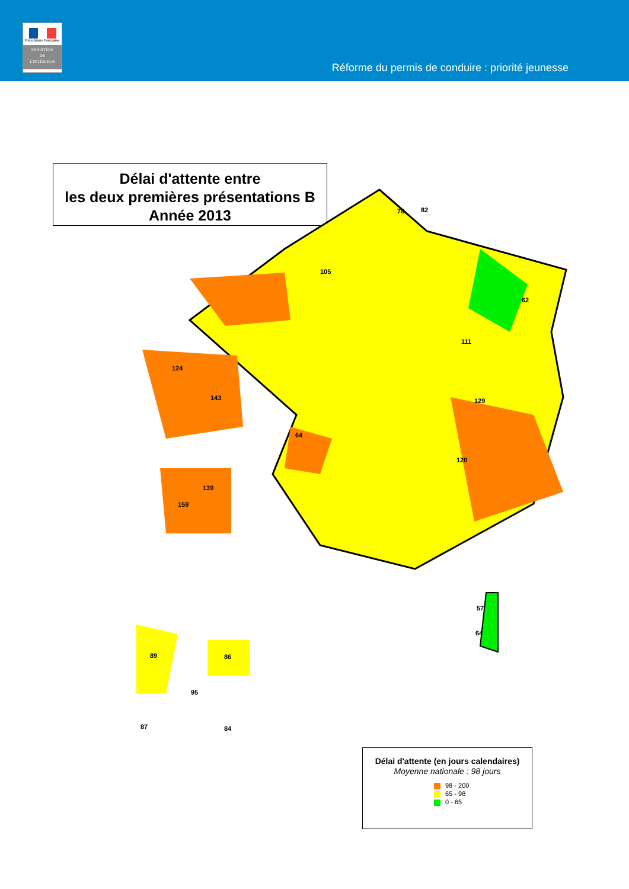République Française
MINISTÈRE
DE
L'INTÉRIEUR
Réforme du permis de conduire : priorité jeunesse
Délai d'attente entre
les deux premières présentations B
Année 2013
78
82
105
62
111
64
129
120
124
143
139
159
89
86
95
87
84
57
64
Délai d'attente (en jours calendaires)
Moyenne nationale : 98 jours
98 - 200
65 - 98
0 - 65